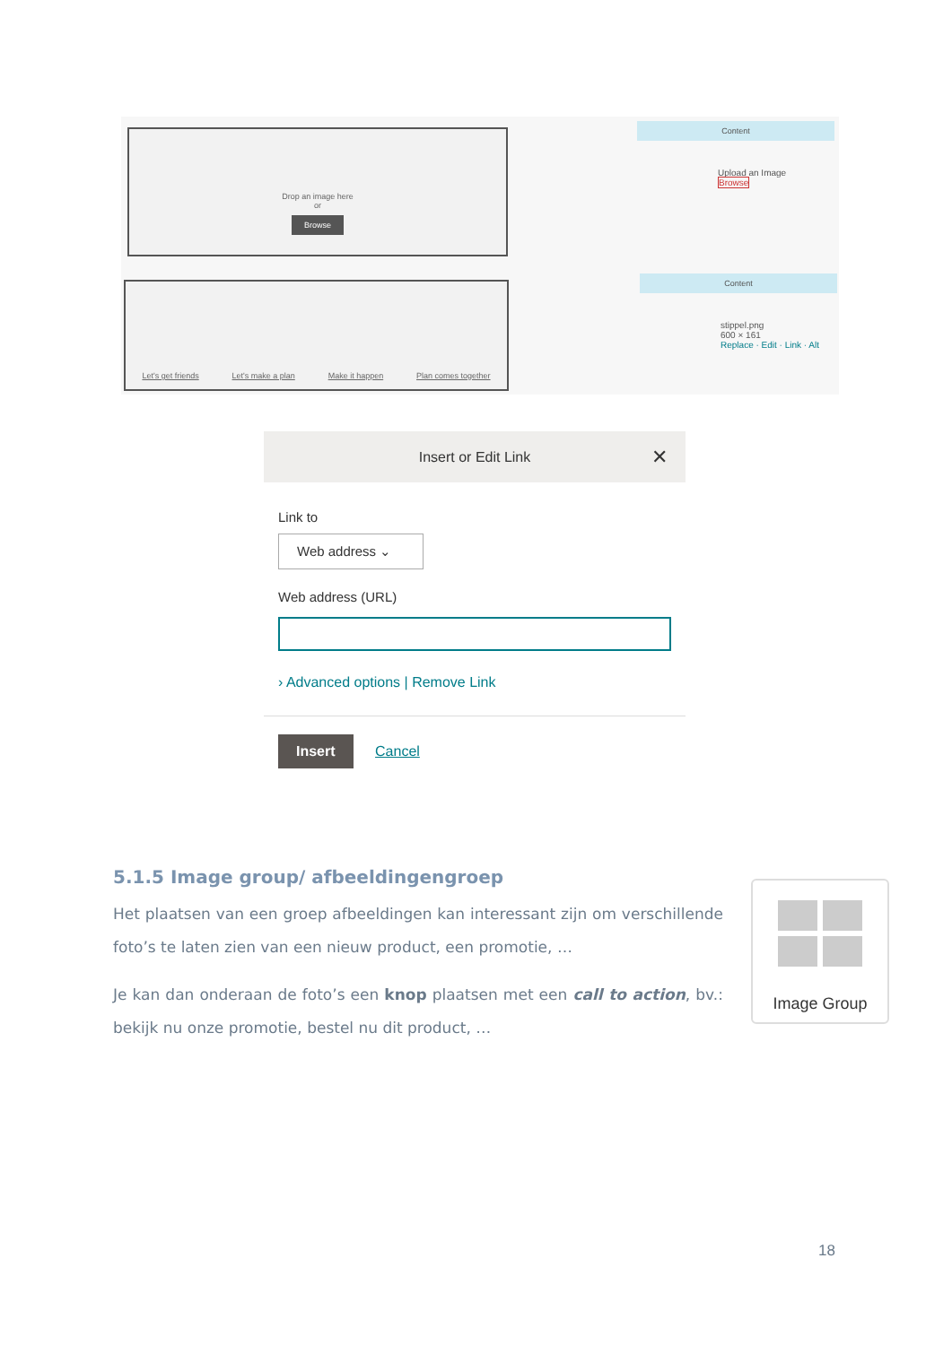Drop an image here
or
Browse
Let's get friends Let's make a plan Make it happen Plan comes together
Content
Upload an Image
Browse
Content
stippel.png
600 × 161
Replace · Edit · Link · Alt
Insert or Edit Link ✕
Link to
Web address ⌄
Web address (URL)
› Advanced options | Remove Link
Insert Cancel
5.1.5 Image group/ afbeeldingengroep
Het plaatsen van een groep afbeeldingen kan interessant zijn om verschillende foto’s te laten zien van een nieuw product, een promotie, …
Je kan dan onderaan de foto’s een knop plaatsen met een call to action, bv.: bekijk nu onze promotie, bestel nu dit product, …
Image Group
18